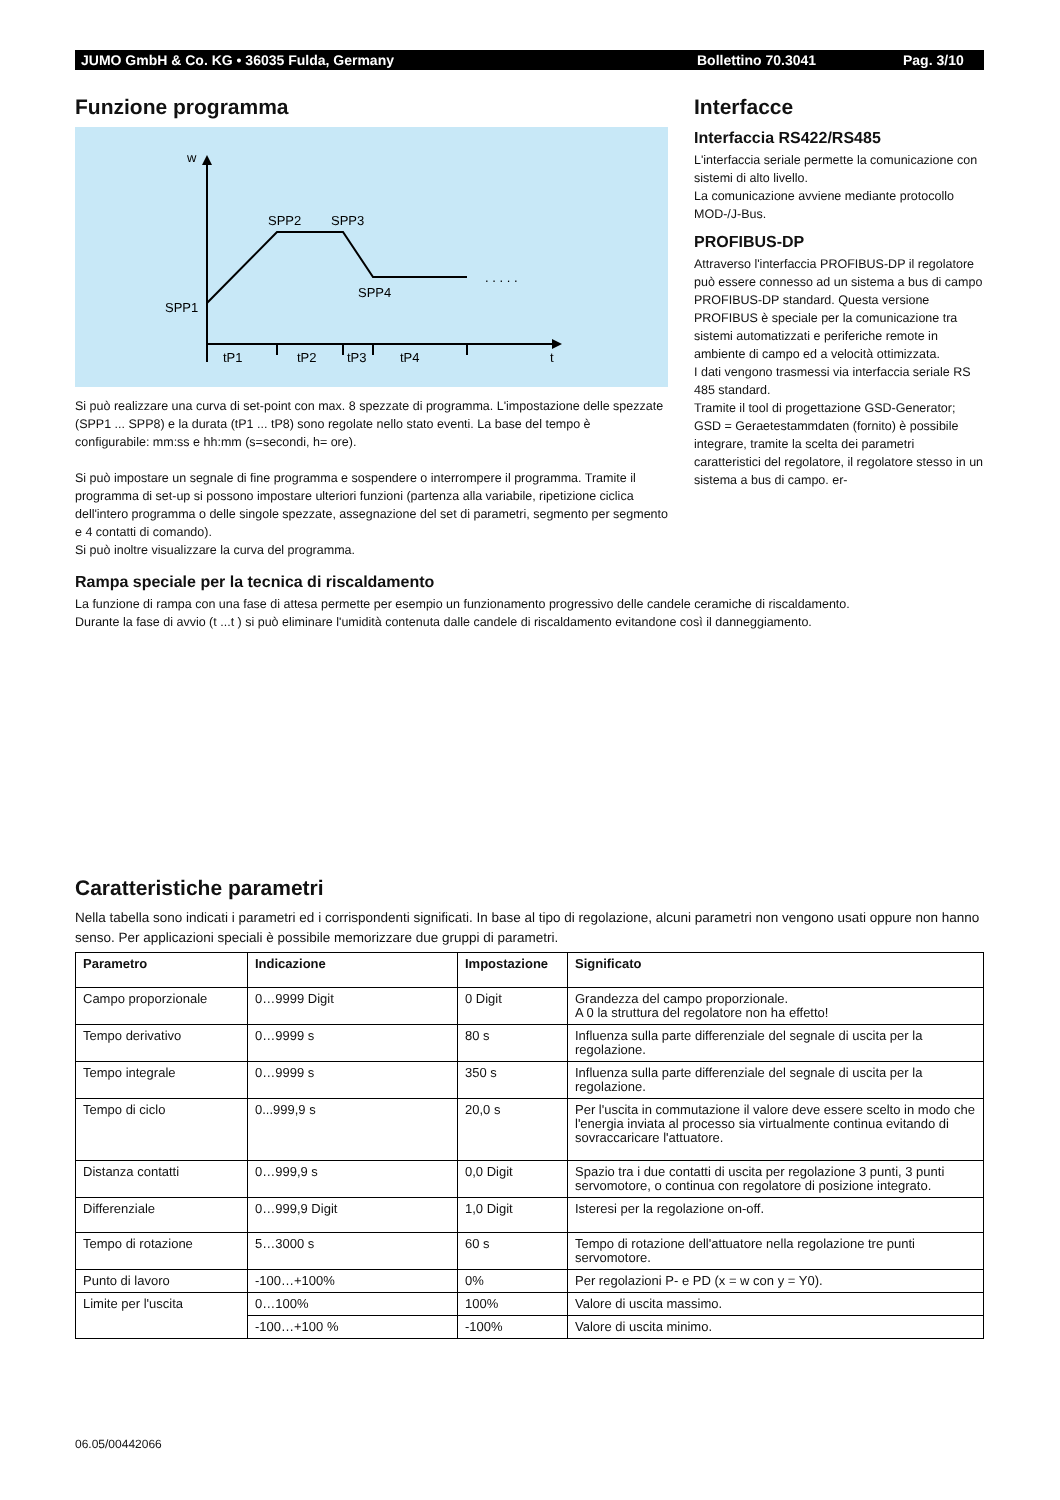JUMO GmbH & Co. KG • 36035 Fulda, Germany Bollettino 70.3041 Pag. 3/10
Funzione programma
w
SPP2
SPP3
SPP4
SPP1
. . . . .
tP1
tP2
tP3
tP4
t
Si può realizzare una curva di set-point con max. 8 spezzate di programma. L'impostazione delle spezzate (SPP1 ... SPP8) e la durata (tP1 ... tP8) sono regolate nello stato eventi. La base del tempo è configurabile: mm:ss e hh:mm (s=secondi, h= ore).
Si può impostare un segnale di fine programma e sospendere o interrompere il programma. Tramite il programma di set-up si possono impostare ulteriori funzioni (partenza alla variabile, ripetizione ciclica dell'intero programma o delle singole spezzate, assegnazione del set di parametri, segmento per segmento e 4 contatti di comando).
Si può inoltre visualizzare la curva del programma.
Interfacce
Interfaccia RS422/RS485
L'interfaccia seriale permette la comunicazione con sistemi di alto livello.
La comunicazione avviene mediante protocollo MOD-/J-Bus.
PROFIBUS-DP
Attraverso l'interfaccia PROFIBUS-DP il regolatore può essere connesso ad un sistema a bus di campo PROFIBUS-DP standard. Questa versione PROFIBUS è speciale per la comunicazione tra sistemi automatizzati e periferiche remote in ambiente di campo ed a velocità ottimizzata.
I dati vengono trasmessi via interfaccia seriale RS 485 standard.
Tramite il tool di progettazione GSD-Generator; GSD = Geraetestammdaten (fornito) è possibile integrare, tramite la scelta dei parametri caratteristici del regolatore, il regolatore stesso in un sistema a bus di campo. er-
Rampa speciale per la tecnica di riscaldamento
La funzione di rampa con una fase di attesa permette per esempio un funzionamento progressivo delle candele ceramiche di riscaldamento.
Durante la fase di avvio (t ...t ) si può eliminare l'umidità contenuta dalle candele di riscaldamento evitandone così il danneggiamento.
Caratteristiche parametri
Nella tabella sono indicati i parametri ed i corrispondenti significati. In base al tipo di regolazione, alcuni parametri non vengono usati oppure non hanno senso. Per applicazioni speciali è possibile memorizzare due gruppi di parametri.
| Parametro | Indicazione | Impostazione | Significato |
| --- | --- | --- | --- |
| Campo proporzionale | 0…9999 Digit | 0 Digit | Grandezza del campo proporzionale. A 0 la struttura del regolatore non ha effetto! |
| Tempo derivativo | 0…9999 s | 80 s | Influenza sulla parte differenziale del segnale di uscita per la regolazione. |
| Tempo integrale | 0…9999 s | 350 s | Influenza sulla parte differenziale del segnale di uscita per la regolazione. |
| Tempo di ciclo | 0...999,9 s | 20,0 s | Per l'uscita in commutazione il valore deve essere scelto in modo che l'energia inviata al processo sia virtualmente continua evitando di sovraccaricare l'attuatore. |
| Distanza contatti | 0…999,9 s | 0,0 Digit | Spazio tra i due contatti di uscita per regolazione 3 punti, 3 punti servomotore, o continua con regolatore di posizione integrato. |
| Differenziale | 0…999,9 Digit | 1,0 Digit | Isteresi per la regolazione on-off. |
| Tempo di rotazione | 5…3000 s | 60 s | Tempo di rotazione dell'attuatore nella regolazione tre punti servomotore. |
| Punto di lavoro | -100…+100% | 0% | Per regolazioni P- e PD (x = w con y = Y0). |
| Limite per l'uscita | 0…100% | 100% | Valore di uscita massimo. |
| | -100…+100 % | -100% | Valore di uscita minimo. |
06.05/00442066